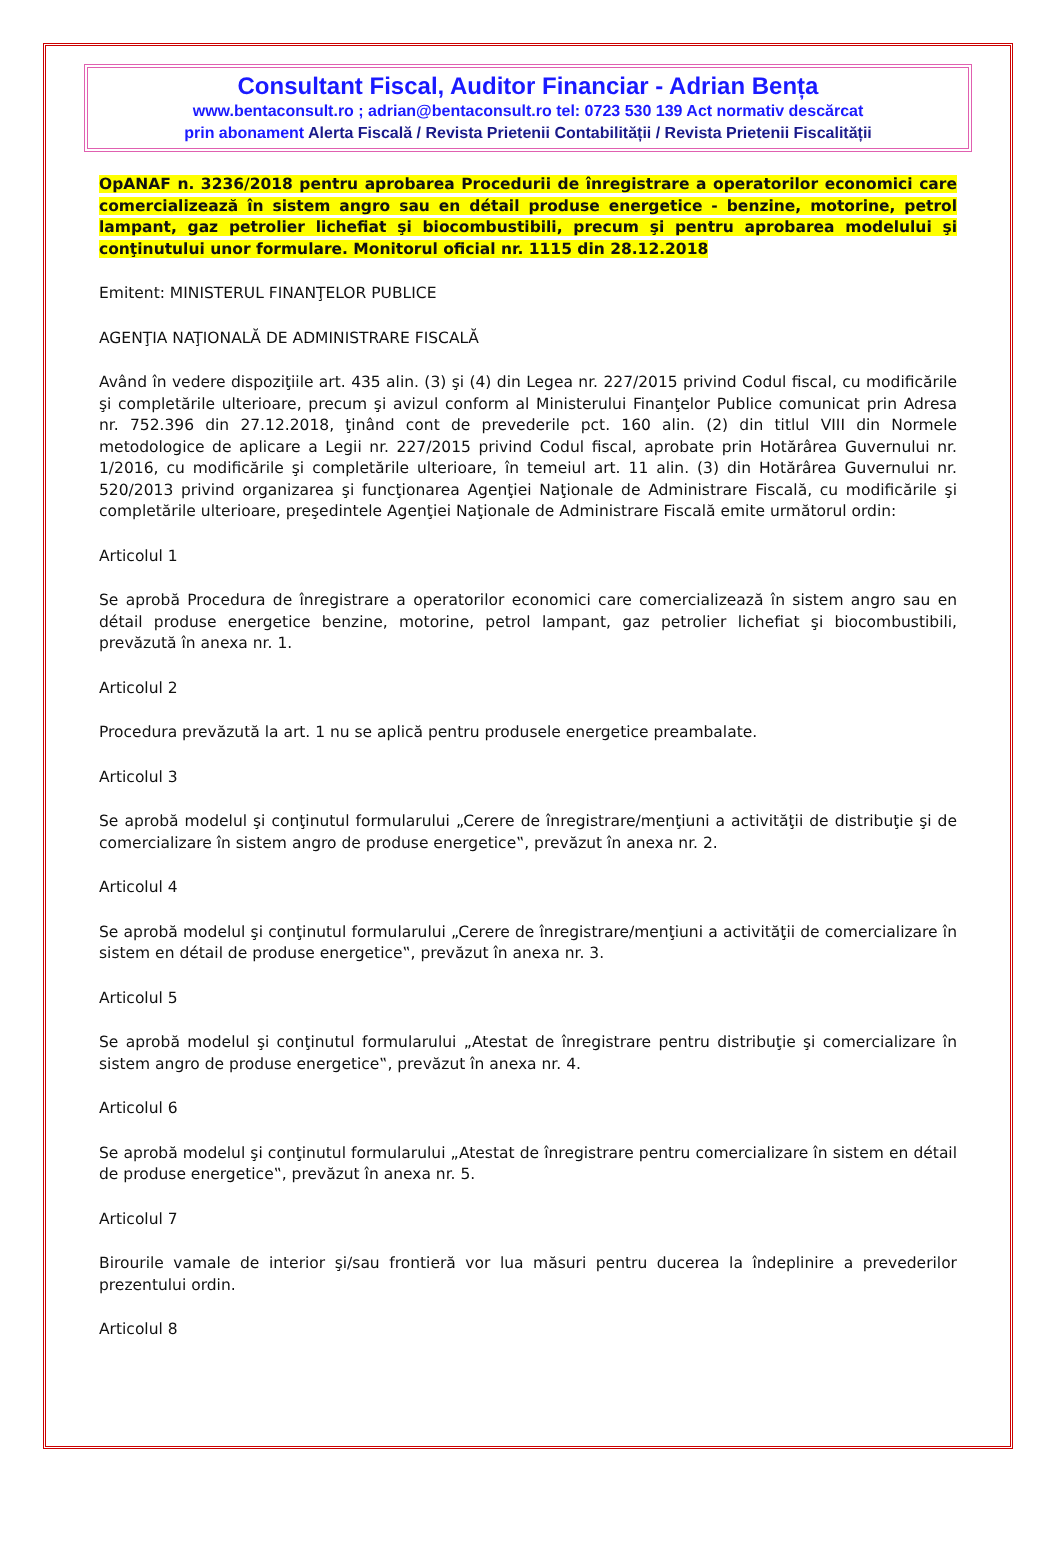Consultant Fiscal, Auditor Financiar - Adrian Bența
www.bentaconsult.ro ; adrian@bentaconsult.ro tel: 0723 530 139 Act normativ descărcat
prin abonament Alerta Fiscală / Revista Prietenii Contabilității / Revista Prietenii Fiscalității
OpANAF n. 3236/2018 pentru aprobarea Procedurii de înregistrare a operatorilor economici care comercializează în sistem angro sau en détail produse energetice - benzine, motorine, petrol lampant, gaz petrolier lichefiat şi biocombustibili, precum şi pentru aprobarea modelului şi conţinutului unor formulare. Monitorul oficial nr. 1115 din 28.12.2018
Emitent: MINISTERUL FINANŢELOR PUBLICE
AGENŢIA NAŢIONALĂ DE ADMINISTRARE FISCALĂ
Având în vedere dispoziţiile art. 435 alin. (3) şi (4) din Legea nr. 227/2015 privind Codul fiscal, cu modificările şi completările ulterioare, precum şi avizul conform al Ministerului Finanţelor Publice comunicat prin Adresa nr. 752.396 din 27.12.2018, ţinând cont de prevederile pct. 160 alin. (2) din titlul VIII din Normele metodologice de aplicare a Legii nr. 227/2015 privind Codul fiscal, aprobate prin Hotărârea Guvernului nr. 1/2016, cu modificările şi completările ulterioare, în temeiul art. 11 alin. (3) din Hotărârea Guvernului nr. 520/2013 privind organizarea şi funcţionarea Agenţiei Naţionale de Administrare Fiscală, cu modificările şi completările ulterioare, preşedintele Agenţiei Naţionale de Administrare Fiscală emite următorul ordin:
Articolul 1
Se aprobă Procedura de înregistrare a operatorilor economici care comercializează în sistem angro sau en détail produse energetice benzine, motorine, petrol lampant, gaz petrolier lichefiat şi biocombustibili, prevăzută în anexa nr. 1.
Articolul 2
Procedura prevăzută la art. 1 nu se aplică pentru produsele energetice preambalate.
Articolul 3
Se aprobă modelul şi conţinutul formularului „Cerere de înregistrare/menţiuni a activităţii de distribuţie şi de comercializare în sistem angro de produse energetice‟, prevăzut în anexa nr. 2.
Articolul 4
Se aprobă modelul şi conţinutul formularului „Cerere de înregistrare/menţiuni a activităţii de comercializare în sistem en détail de produse energetice‟, prevăzut în anexa nr. 3.
Articolul 5
Se aprobă modelul şi conţinutul formularului „Atestat de înregistrare pentru distribuţie şi comercializare în sistem angro de produse energetice‟, prevăzut în anexa nr. 4.
Articolul 6
Se aprobă modelul şi conţinutul formularului „Atestat de înregistrare pentru comercializare în sistem en détail de produse energetice‟, prevăzut în anexa nr. 5.
Articolul 7
Birourile vamale de interior şi/sau frontieră vor lua măsuri pentru ducerea la îndeplinire a prevederilor prezentului ordin.
Articolul 8